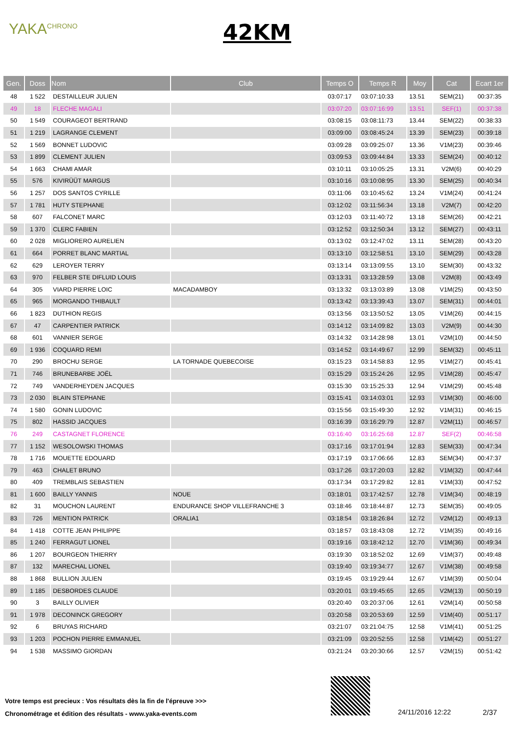YAKA<sup>CHRONO</sup> 42KM
| Gen. | Doss | Nom | Club | Temps O | Temps R | Moy | Cat | Ecart 1er |
| --- | --- | --- | --- | --- | --- | --- | --- | --- |
| 48 | 1 522 | DESTAILLEUR JULIEN | | 03:07:17 | 03:07:10:33 | 13.51 | SEM(21) | 00:37:35 |
| 49 | 18 | FLECHE MAGALI | | 03:07:20 | 03:07:16:99 | 13.51 | SEF(1) | 00:37:38 |
| 50 | 1 549 | COURAGEOT BERTRAND | | 03:08:15 | 03:08:11:73 | 13.44 | SEM(22) | 00:38:33 |
| 51 | 1 219 | LAGRANGE CLEMENT | | 03:09:00 | 03:08:45:24 | 13.39 | SEM(23) | 00:39:18 |
| 52 | 1 569 | BONNET LUDOVIC | | 03:09:28 | 03:09:25:07 | 13.36 | V1M(23) | 00:39:46 |
| 53 | 1 899 | CLEMENT JULIEN | | 03:09:53 | 03:09:44:84 | 13.33 | SEM(24) | 00:40:12 |
| 54 | 1 663 | CHAMI AMAR | | 03:10:11 | 03:10:05:25 | 13.31 | V2M(6) | 00:40:29 |
| 55 | 576 | KIVIRÜÜT MARGUS | | 03:10:16 | 03:10:08:95 | 13.30 | SEM(25) | 00:40:34 |
| 56 | 1 257 | DOS SANTOS CYRILLE | | 03:11:06 | 03:10:45:62 | 13.24 | V1M(24) | 00:41:24 |
| 57 | 1 781 | HUTY STEPHANE | | 03:12:02 | 03:11:56:34 | 13.18 | V2M(7) | 00:42:20 |
| 58 | 607 | FALCONET MARC | | 03:12:03 | 03:11:40:72 | 13.18 | SEM(26) | 00:42:21 |
| 59 | 1 370 | CLERC FABIEN | | 03:12:52 | 03:12:50:34 | 13.12 | SEM(27) | 00:43:11 |
| 60 | 2 028 | MIGLIORERO AURELIEN | | 03:13:02 | 03:12:47:02 | 13.11 | SEM(28) | 00:43:20 |
| 61 | 664 | PORRET BLANC MARTIAL | | 03:13:10 | 03:12:58:51 | 13.10 | SEM(29) | 00:43:28 |
| 62 | 629 | LEROYER TERRY | | 03:13:14 | 03:13:09:55 | 13.10 | SEM(30) | 00:43:32 |
| 63 | 970 | FELBER STE DIFLUID LOUIS | | 03:13:31 | 03:13:28:59 | 13.08 | V2M(8) | 00:43:49 |
| 64 | 305 | VIARD PIERRE LOIC | MACADAMBOY | 03:13:32 | 03:13:03:89 | 13.08 | V1M(25) | 00:43:50 |
| 65 | 965 | MORGANDO THIBAULT | | 03:13:42 | 03:13:39:43 | 13.07 | SEM(31) | 00:44:01 |
| 66 | 1 823 | DUTHION REGIS | | 03:13:56 | 03:13:50:52 | 13.05 | V1M(26) | 00:44:15 |
| 67 | 47 | CARPENTIER PATRICK | | 03:14:12 | 03:14:09:82 | 13.03 | V2M(9) | 00:44:30 |
| 68 | 601 | VANNIER SERGE | | 03:14:32 | 03:14:28:98 | 13.01 | V2M(10) | 00:44:50 |
| 69 | 1 936 | COQUARD REMI | | 03:14:52 | 03:14:49:67 | 12.99 | SEM(32) | 00:45:11 |
| 70 | 290 | BROCHU SERGE | LA TORNADE QUEBECOISE | 03:15:23 | 03:14:58:83 | 12.95 | V1M(27) | 00:45:41 |
| 71 | 746 | BRUNEBARBE JOËL | | 03:15:29 | 03:15:24:26 | 12.95 | V1M(28) | 00:45:47 |
| 72 | 749 | VANDERHEYDEN JACQUES | | 03:15:30 | 03:15:25:33 | 12.94 | V1M(29) | 00:45:48 |
| 73 | 2 030 | BLAIN STEPHANE | | 03:15:41 | 03:14:03:01 | 12.93 | V1M(30) | 00:46:00 |
| 74 | 1 580 | GONIN LUDOVIC | | 03:15:56 | 03:15:49:30 | 12.92 | V1M(31) | 00:46:15 |
| 75 | 802 | HASSID JACQUES | | 03:16:39 | 03:16:29:79 | 12.87 | V2M(11) | 00:46:57 |
| 76 | 249 | CASTAGNET FLORENCE | | 03:16:40 | 03:16:25:68 | 12.87 | SEF(2) | 00:46:58 |
| 77 | 1 152 | WESOLOWSKI THOMAS | | 03:17:16 | 03:17:01:94 | 12.83 | SEM(33) | 00:47:34 |
| 78 | 1 716 | MOUETTE EDOUARD | | 03:17:19 | 03:17:06:66 | 12.83 | SEM(34) | 00:47:37 |
| 79 | 463 | CHALET BRUNO | | 03:17:26 | 03:17:20:03 | 12.82 | V1M(32) | 00:47:44 |
| 80 | 409 | TREMBLAIS SEBASTIEN | | 03:17:34 | 03:17:29:82 | 12.81 | V1M(33) | 00:47:52 |
| 81 | 1 600 | BAILLY YANNIS | NOUE | 03:18:01 | 03:17:42:57 | 12.78 | V1M(34) | 00:48:19 |
| 82 | 31 | MOUCHON LAURENT | ENDURANCE SHOP VILLEFRANCHE 3 | 03:18:46 | 03:18:44:87 | 12.73 | SEM(35) | 00:49:05 |
| 83 | 726 | MENTION PATRICK | ORALIA1 | 03:18:54 | 03:18:26:84 | 12.72 | V2M(12) | 00:49:13 |
| 84 | 1 418 | COTTE JEAN PHILIPPE | | 03:18:57 | 03:18:43:08 | 12.72 | V1M(35) | 00:49:16 |
| 85 | 1 240 | FERRAGUT LIONEL | | 03:19:16 | 03:18:42:12 | 12.70 | V1M(36) | 00:49:34 |
| 86 | 1 207 | BOURGEON THIERRY | | 03:19:30 | 03:18:52:02 | 12.69 | V1M(37) | 00:49:48 |
| 87 | 132 | MARECHAL LIONEL | | 03:19:40 | 03:19:34:77 | 12.67 | V1M(38) | 00:49:58 |
| 88 | 1 868 | BULLION JULIEN | | 03:19:45 | 03:19:29:44 | 12.67 | V1M(39) | 00:50:04 |
| 89 | 1 185 | DESBORDES CLAUDE | | 03:20:01 | 03:19:45:65 | 12.65 | V2M(13) | 00:50:19 |
| 90 | 3 | BAILLY OLIVIER | | 03:20:40 | 03:20:37:06 | 12.61 | V2M(14) | 00:50:58 |
| 91 | 1 978 | DECONINCK GREGORY | | 03:20:58 | 03:20:53:69 | 12.59 | V1M(40) | 00:51:17 |
| 92 | 6 | BRUYAS RICHARD | | 03:21:07 | 03:21:04:75 | 12.58 | V1M(41) | 00:51:25 |
| 93 | 1 203 | POCHON PIERRE EMMANUEL | | 03:21:09 | 03:20:52:55 | 12.58 | V1M(42) | 00:51:27 |
| 94 | 1 538 | MASSIMO GIORDAN | | 03:21:24 | 03:20:30:66 | 12.57 | V2M(15) | 00:51:42 |
Votre temps est precieux : Vos résultats dès la fin de l'épreuve >>>
Chronométrage et édition des résultats - www.yaka-events.com
24/11/2016 12:22 2/37